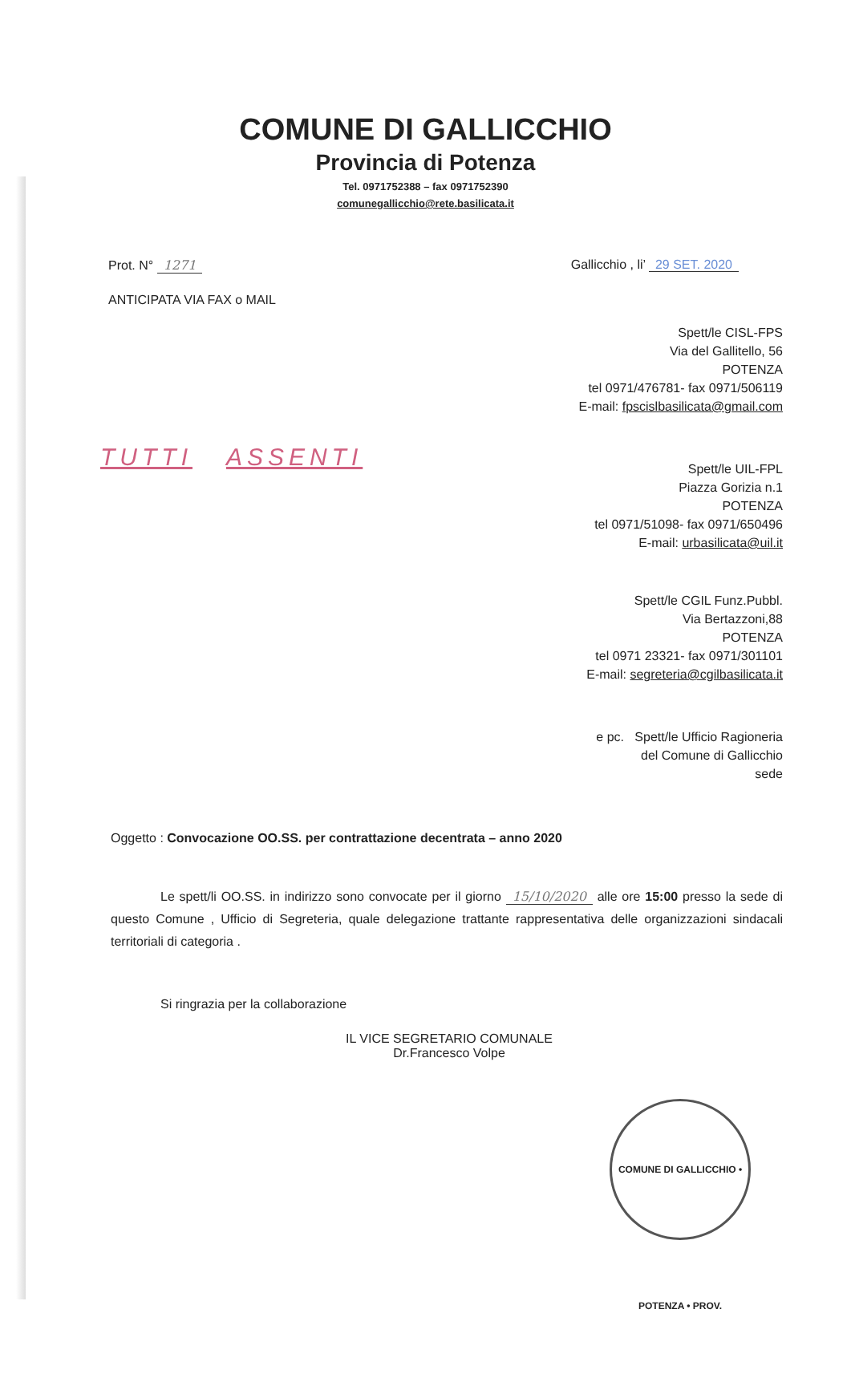COMUNE DI GALLICCHIO
Provincia di Potenza
Tel. 0971752388 – fax 0971752390
comunegallicchio@rete.basilicata.it
Prot. N° 1271 Gallicchio , li’ 29 SET. 2020
ANTICIPATA VIA FAX o MAIL
Spett/le CISL-FPS
Via del Gallitello, 56
POTENZA
tel 0971/476781- fax 0971/506119
E-mail: fpscislbasilicata@gmail.com
Spett/le UIL-FPL
Piazza Gorizia n.1
POTENZA
tel 0971/51098- fax 0971/650496
E-mail: urbasilicata@uil.it
TUTTI ASSENTI
Spett/le CGIL Funz.Pubbl.
Via Bertazzoni,88
POTENZA
tel 0971 23321- fax 0971/301101
E-mail: segreteria@cgilbasilicata.it
e pc. Spett/le Ufficio Ragioneria
del Comune di Gallicchio
sede
Oggetto : Convocazione OO.SS. per contrattazione decentrata – anno 2020
Le spett/li OO.SS. in indirizzo sono convocate per il giorno 15/10/2020 alle ore 15:00 presso la sede di questo Comune , Ufficio di Segreteria, quale delegazione trattante rappresentativa delle organizzazioni sindacali territoriali di categoria .
Si ringrazia per la collaborazione
IL VICE SEGRETARIO COMUNALE
Dr.Francesco Volpe
COMUNE DI GALLICCHIO • POTENZA • PROV.